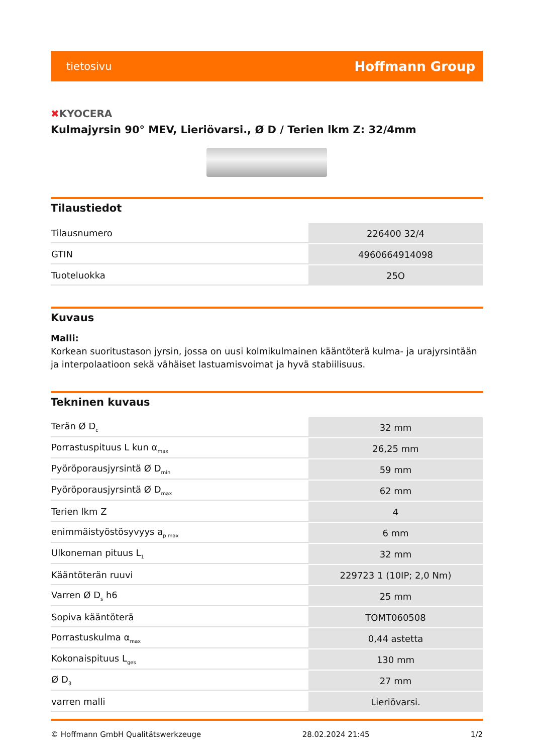tietosivu
Hoffmann Group
✖KYOCERA
Kulmajyrsin 90° MEV, Lieriövarsi., Ø D / Terien lkm Z: 32/4mm
Tilaustiedot
| Tilausnumero | 226400 32/4 |
| GTIN | 4960664914098 |
| Tuoteluokka | 25O |
Kuvaus
Malli:
Korkean suoritustason jyrsin, jossa on uusi kolmikulmainen kääntöterä kulma- ja urajyrsintään ja interpolaatioon sekä vähäiset lastuamisvoimat ja hyvä stabiilisuus.
Tekninen kuvaus
| Terän Ø D<sub>c</sub> | 32 mm |
| Porrastuspituus L kun α<sub>max</sub> | 26,25 mm |
| Pyöröporausjyrsintä Ø D<sub>min</sub> | 59 mm |
| Pyöröporausjyrsintä Ø D<sub>max</sub> | 62 mm |
| Terien lkm Z | 4 |
| enimmäistyöstösyvyys a<sub>p max</sub> | 6 mm |
| Ulkoneman pituus L<sub>1</sub> | 32 mm |
| Kääntöterän ruuvi | 229723 1 (10IP; 2,0 Nm) |
| Varren Ø D<sub>s</sub> h6 | 25 mm |
| Sopiva kääntöterä | TOMT060508 |
| Porrastuskulma α<sub>max</sub> | 0,44 astetta |
| Kokonaispituus L<sub>ges</sub> | 130 mm |
| Ø D<sub>3</sub> | 27 mm |
| varren malli | Lieriövarsi. |
© Hoffmann GmbH Qualitätswerkzeuge 28.02.2024 21:45 1/2